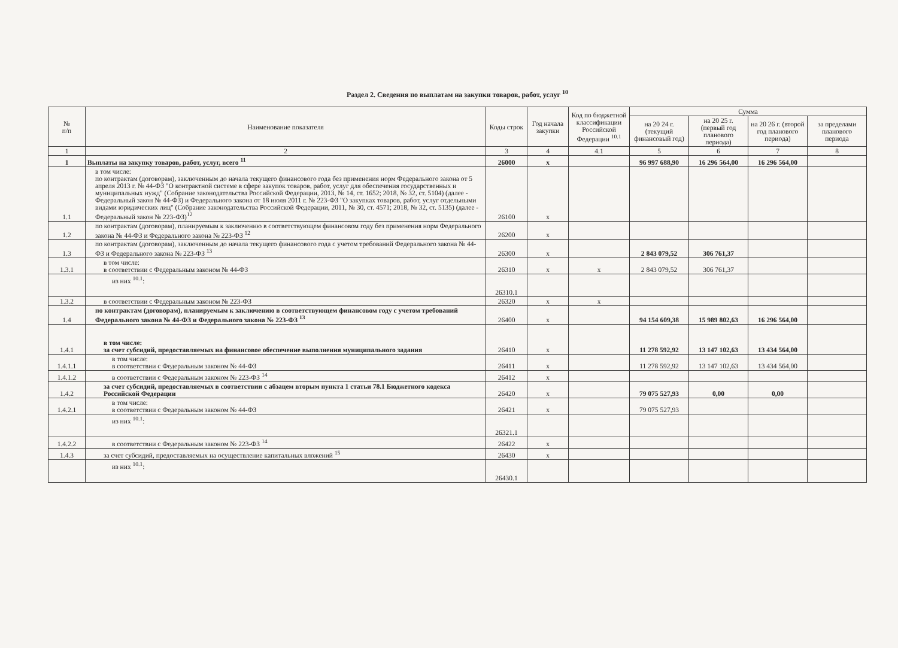Раздел 2. Сведения по выплатам на закупки товаров, работ, услуг <sup>10</sup>
| № п/п | Наименование показателя | Коды строк | Год начала закупки | Код по бюджетной классификации Российской Федерации <sup>10.1</sup> | Сумма | | | |
| --- | --- | --- | --- | --- | --- | --- | --- | --- |
| | | | | | на 20 24 г. (текущий финансовый год) | на 20 25 г. (первый год планового периода) | на 20 26 г. (второй год планового периода) | за пределами планового периода |
| 1 | 2 | 3 | 4 | 4.1 | 5 | 6 | 7 | 8 |
| 1 | Выплаты на закупку товаров, работ, услуг, всего <sup>11</sup> | 26000 | x | | 96 997 688,90 | 16 296 564,00 | 16 296 564,00 | |
| 1.1 | в том числе: по контрактам (договорам), заключенным до начала текущего финансового года без применения норм Федерального закона от 5 апреля 2013 г. № 44-ФЗ "О контрактной системе в сфере закупок товаров, работ, услуг для обеспечения государственных и муниципальных нужд" (Собрание законодательства Российской Федерации, 2013, № 14, ст. 1652; 2018, № 32, ст. 5104) (далее - Федеральный закон № 44-ФЗ) и Федерального закона от 18 июля 2011 г. № 223-ФЗ "О закупках товаров, работ, услуг отдельными видами юридических лиц" (Собрание законодательства Российской Федерации, 2011, № 30, ст. 4571; 2018, № 32, ст. 5135) (далее - Федеральный закон № 223-ФЗ)<sup>12</sup> | 26100 | x | | | | | |
| 1.2 | по контрактам (договорам), планируемым к заключению в соответствующем финансовом году без применения норм Федерального закона № 44-ФЗ и Федерального закона № 223-ФЗ <sup>12</sup> | 26200 | x | | | | | |
| 1.3 | по контрактам (договорам), заключенным до начала текущего финансового года с учетом требований Федерального закона № 44-ФЗ и Федерального закона № 223-ФЗ <sup>13</sup> | 26300 | x | | 2 843 079,52 | 306 761,37 | | |
| 1.3.1 | в том числе: в соответствии с Федеральным законом № 44-ФЗ | 26310 | x | x | 2 843 079,52 | 306 761,37 | | |
| | из них <sup>10.1</sup>: | 26310.1 | | | | | | |
| 1.3.2 | в соответствии с Федеральным законом № 223-ФЗ | 26320 | x | x | | | | |
| 1.4 | по контрактам (договорам), планируемым к заключению в соответствующем финансовом году с учетом требований Федерального закона № 44-ФЗ и Федерального закона № 223-ФЗ <sup>13</sup> | 26400 | x | | 94 154 609,38 | 15 989 802,63 | 16 296 564,00 | |
| 1.4.1 | в том числе: за счет субсидий, предоставляемых на финансовое обеспечение выполнения муниципального задания | 26410 | x | | 11 278 592,92 | 13 147 102,63 | 13 434 564,00 | |
| 1.4.1.1 | в том числе: в соответствии с Федеральным законом № 44-ФЗ | 26411 | x | | 11 278 592,92 | 13 147 102,63 | 13 434 564,00 | |
| 1.4.1.2 | в соответствии с Федеральным законом № 223-ФЗ <sup>14</sup> | 26412 | x | | | | | |
| 1.4.2 | за счет субсидий, предоставляемых в соответствии с абзацем вторым пункта 1 статьи 78.1 Бюджетного кодекса Российской Федерации | 26420 | x | | 79 075 527,93 | 0,00 | 0,00 | |
| 1.4.2.1 | в том числе: в соответствии с Федеральным законом № 44-ФЗ | 26421 | x | | 79 075 527,93 | | | |
| | из них <sup>10.1</sup>: | 26321.1 | | | | | | |
| 1.4.2.2 | в соответствии с Федеральным законом № 223-ФЗ <sup>14</sup> | 26422 | x | | | | | |
| 1.4.3 | за счет субсидий, предоставляемых на осуществление капитальных вложений <sup>15</sup> | 26430 | x | | | | | |
| | из них <sup>10.1</sup>: | 26430.1 | | | | | | |